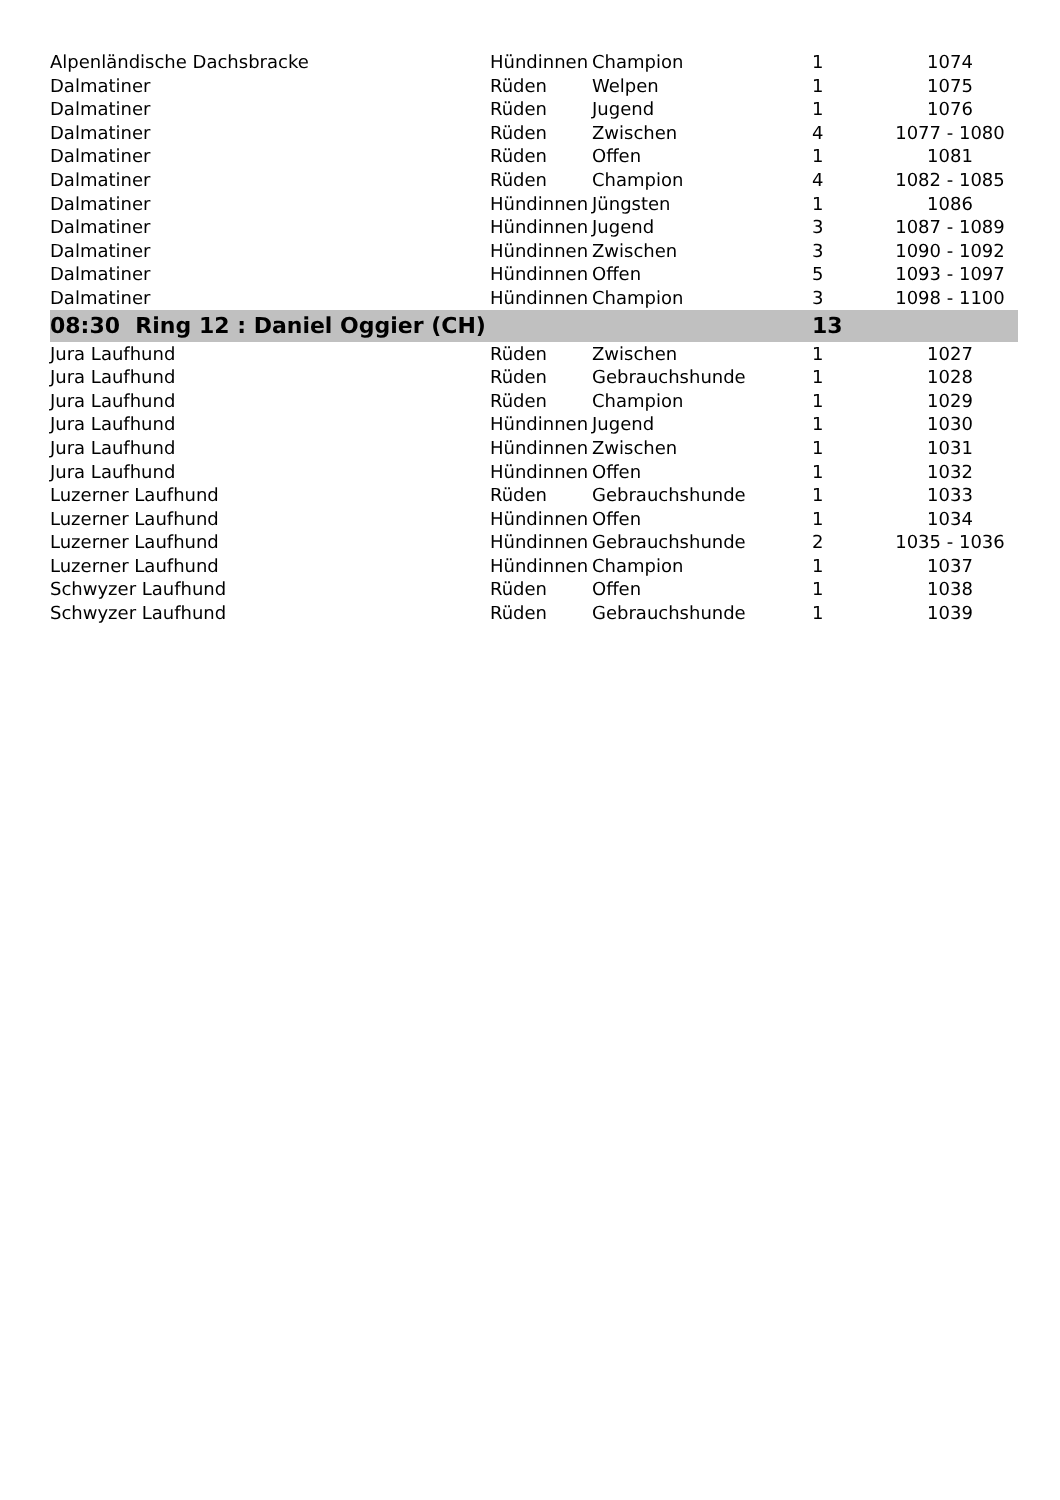| Alpenländische Dachsbracke | Hündinnen | Champion | 1 | 1074 |
| Dalmatiner | Rüden | Welpen | 1 | 1075 |
| Dalmatiner | Rüden | Jugend | 1 | 1076 |
| Dalmatiner | Rüden | Zwischen | 4 | 1077 - 1080 |
| Dalmatiner | Rüden | Offen | 1 | 1081 |
| Dalmatiner | Rüden | Champion | 4 | 1082 - 1085 |
| Dalmatiner | Hündinnen | Jüngsten | 1 | 1086 |
| Dalmatiner | Hündinnen | Jugend | 3 | 1087 - 1089 |
| Dalmatiner | Hündinnen | Zwischen | 3 | 1090 - 1092 |
| Dalmatiner | Hündinnen | Offen | 5 | 1093 - 1097 |
| Dalmatiner | Hündinnen | Champion | 3 | 1098 - 1100 |
| 08:30 Ring 12 : Daniel Oggier (CH) | | | 13 | |
| Jura Laufhund | Rüden | Zwischen | 1 | 1027 |
| Jura Laufhund | Rüden | Gebrauchshunde | 1 | 1028 |
| Jura Laufhund | Rüden | Champion | 1 | 1029 |
| Jura Laufhund | Hündinnen | Jugend | 1 | 1030 |
| Jura Laufhund | Hündinnen | Zwischen | 1 | 1031 |
| Jura Laufhund | Hündinnen | Offen | 1 | 1032 |
| Luzerner Laufhund | Rüden | Gebrauchshunde | 1 | 1033 |
| Luzerner Laufhund | Hündinnen | Offen | 1 | 1034 |
| Luzerner Laufhund | Hündinnen | Gebrauchshunde | 2 | 1035 - 1036 |
| Luzerner Laufhund | Hündinnen | Champion | 1 | 1037 |
| Schwyzer Laufhund | Rüden | Offen | 1 | 1038 |
| Schwyzer Laufhund | Rüden | Gebrauchshunde | 1 | 1039 |